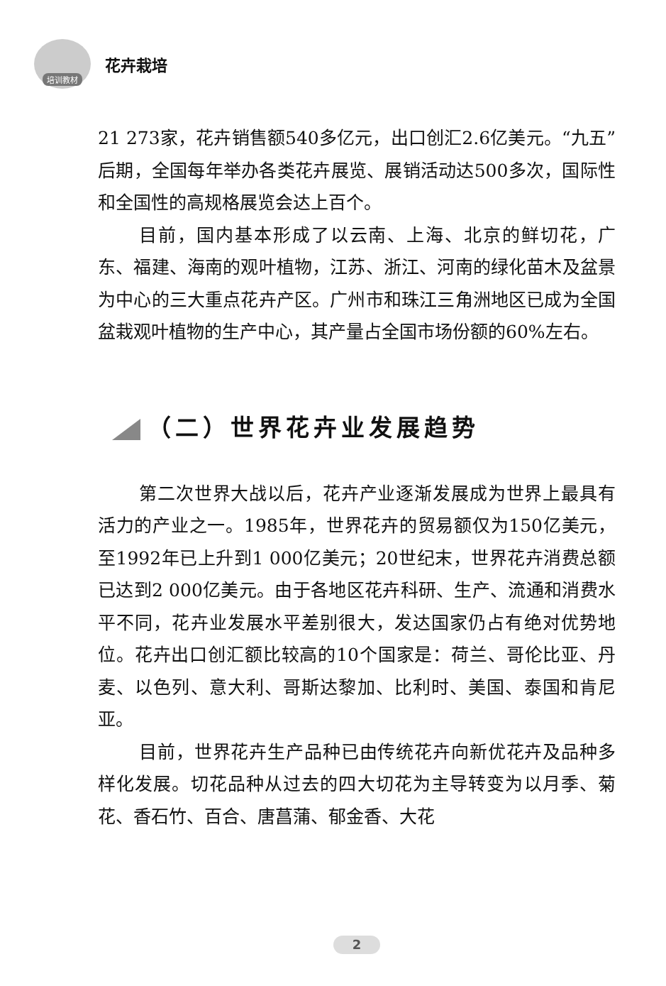培训教材
花卉栽培
21 273家，花卉销售额540多亿元，出口创汇2.6亿美元。“九五”后期，全国每年举办各类花卉展览、展销活动达500多次，国际性和全国性的高规格展览会达上百个。
目前，国内基本形成了以云南、上海、北京的鲜切花，广东、福建、海南的观叶植物，江苏、浙江、河南的绿化苗木及盆景为中心的三大重点花卉产区。广州市和珠江三角洲地区已成为全国盆栽观叶植物的生产中心，其产量占全国市场份额的60%左右。
（二）世界花卉业发展趋势
第二次世界大战以后，花卉产业逐渐发展成为世界上最具有活力的产业之一。1985年，世界花卉的贸易额仅为150亿美元，至1992年已上升到1 000亿美元；20世纪末，世界花卉消费总额已达到2 000亿美元。由于各地区花卉科研、生产、流通和消费水平不同，花卉业发展水平差别很大，发达国家仍占有绝对优势地位。花卉出口创汇额比较高的10个国家是：荷兰、哥伦比亚、丹麦、以色列、意大利、哥斯达黎加、比利时、美国、泰国和肯尼亚。
目前，世界花卉生产品种已由传统花卉向新优花卉及品种多样化发展。切花品种从过去的四大切花为主导转变为以月季、菊花、香石竹、百合、唐菖蒲、郁金香、大花
2